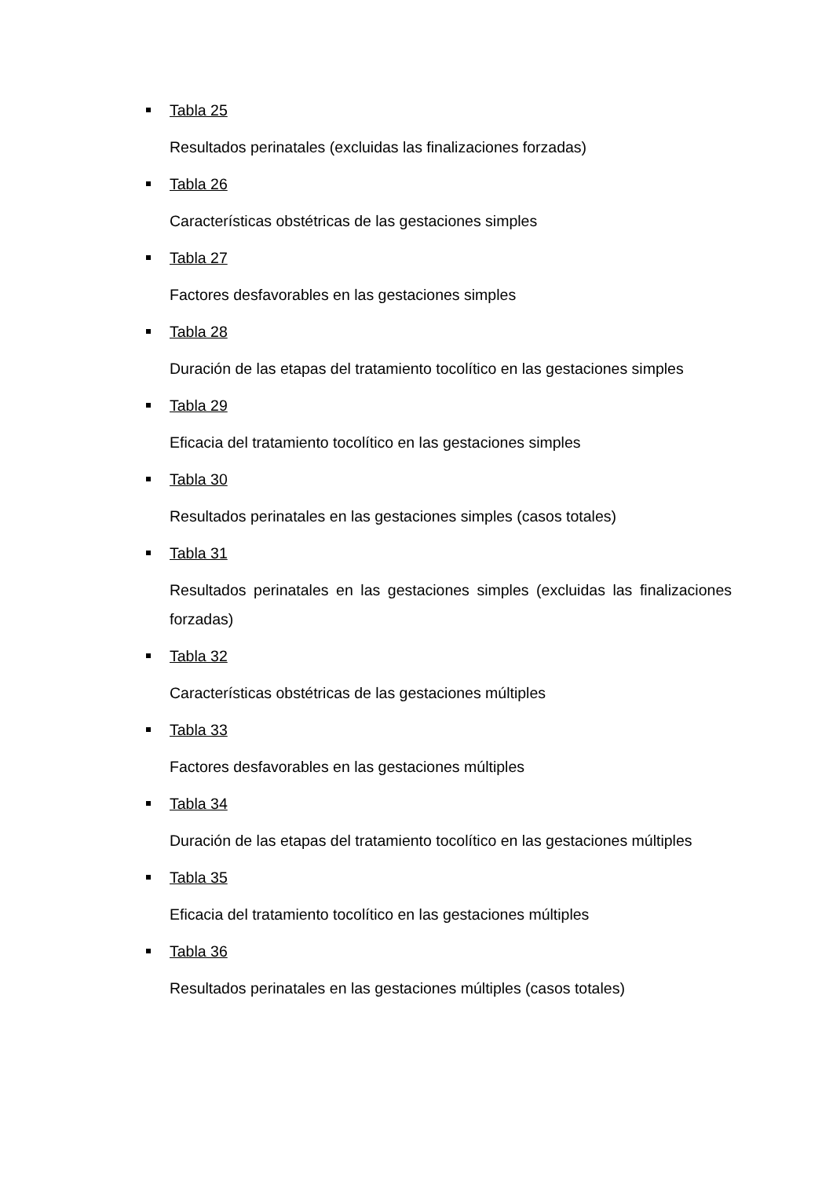Tabla 25
Resultados perinatales (excluidas las finalizaciones forzadas)
Tabla 26
Características obstétricas de las gestaciones simples
Tabla 27
Factores desfavorables en las gestaciones simples
Tabla 28
Duración de las etapas del tratamiento tocolítico en las gestaciones simples
Tabla 29
Eficacia del tratamiento tocolítico en las gestaciones simples
Tabla 30
Resultados perinatales en las gestaciones simples (casos totales)
Tabla 31
Resultados perinatales en las gestaciones simples (excluidas las finalizaciones forzadas)
Tabla 32
Características obstétricas de las gestaciones múltiples
Tabla 33
Factores desfavorables en las gestaciones múltiples
Tabla 34
Duración de las etapas del tratamiento tocolítico en las gestaciones múltiples
Tabla 35
Eficacia del tratamiento tocolítico en las gestaciones múltiples
Tabla 36
Resultados perinatales en las gestaciones múltiples (casos totales)